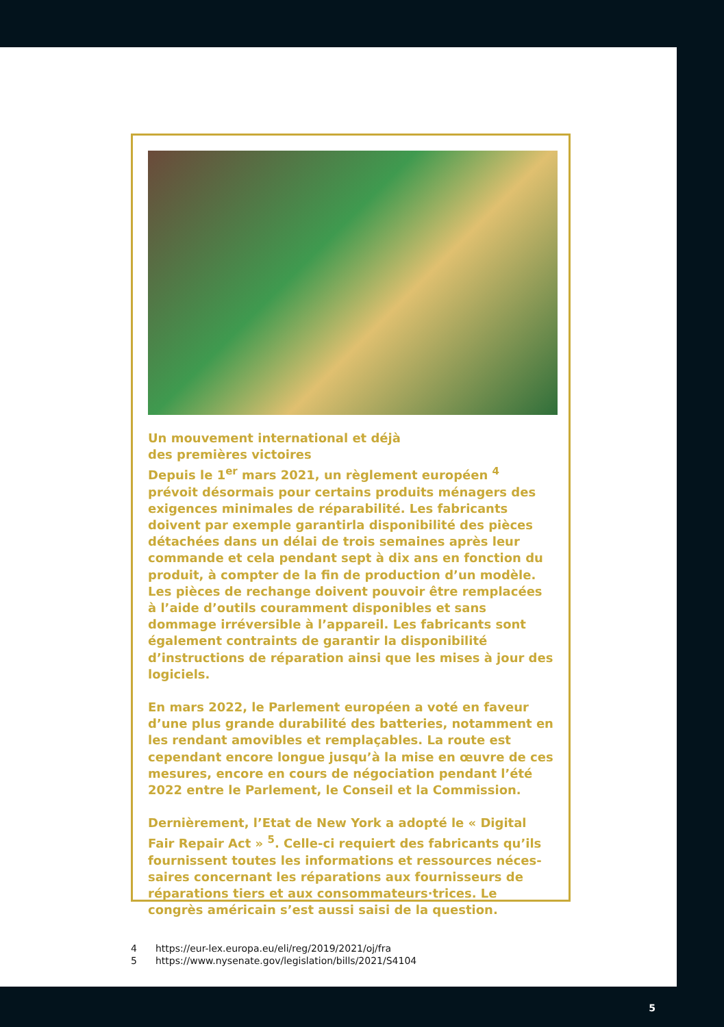Un mouvement international et déjà
des premières victoires
Depuis le 1<sup>er</sup> mars 2021, un règlement européen <sup>4</sup> prévoit désormais pour certains produits ménagers des exigences minimales de réparabilité. Les fabricants doivent par exemple garantirla disponibilité des pièces détachées dans un délai de trois semaines après leur commande et cela pendant sept à dix ans en fonction du produit, à compter de la fin de production d’un modèle. Les pièces de rechange doivent pouvoir être remplacées à l’aide d’outils couramment disponibles et sans dommage irréversible à l’appareil. Les fabricants sont également contraints de garantir la disponibilité d’instructions de réparation ainsi que les mises à jour des logiciels.
En mars 2022, le Parlement européen a voté en faveur d’une plus grande durabilité des batteries, notamment en les rendant amovibles et remplaçables. La route est cependant encore longue jusqu’à la mise en œuvre de ces mesures, encore en cours de négociation pendant l’été 2022 entre le Parlement, le Conseil et la Commission.
Dernièrement, l’Etat de New York a adopté le « Digital Fair Repair Act » <sup>5</sup>. Celle-ci requiert des fabricants qu’ils fournissent toutes les informations et ressources néces-saires concernant les réparations aux fournisseurs de réparations tiers et aux consommateurs·trices. Le congrès américain s’est aussi saisi de la question.
4 https://eur-lex.europa.eu/eli/reg/2019/2021/oj/fra
5 https://www.nysenate.gov/legislation/bills/2021/S4104
5